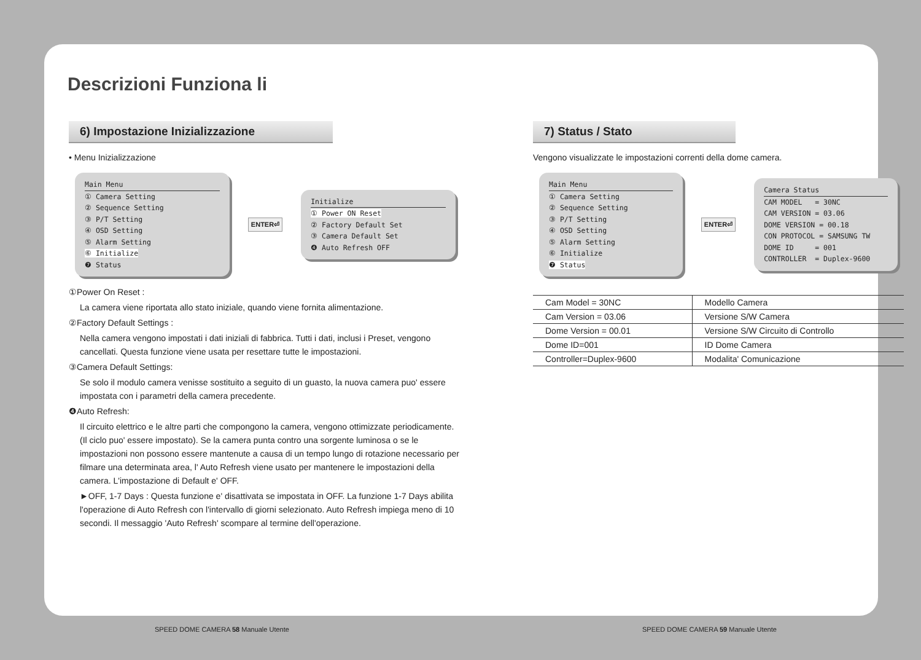Descrizioni Funziona li
6) Impostazione Inizializzazione
• Menu Inizializzazione
Main Menu
① Camera Setting
② Sequence Setting
③ P/T Setting
④ OSD Setting
⑤ Alarm Setting
⑥ Initialize
❼ Status
ENTER⏎
Initialize
① Power ON Reset
② Factory Default Set
③ Camera Default Set
❹ Auto Refresh OFF
①Power On Reset :
La camera viene riportata allo stato iniziale, quando viene fornita alimentazione.
②Factory Default Settings :
Nella camera vengono impostati i dati iniziali di fabbrica. Tutti i dati, inclusi i Preset, vengono cancellati. Questa funzione viene usata per resettare tutte le impostazioni.
③Camera Default Settings:
Se solo il modulo camera venisse sostituito a seguito di un guasto, la nuova camera puo' essere impostata con i parametri della camera precedente.
❹Auto Refresh:
Il circuito elettrico e le altre parti che compongono la camera, vengono ottimizzate periodicamente. (Il ciclo puo' essere impostato). Se la camera punta contro una sorgente luminosa o se le impostazioni non possono essere mantenute a causa di un tempo lungo di rotazione necessario per filmare una determinata area, l' Auto Refresh viene usato per mantenere le impostazioni della camera. L'impostazione di Default e' OFF.
►OFF, 1-7 Days : Questa funzione e' disattivata se impostata in OFF. La funzione 1-7 Days abilita l'operazione di Auto Refresh con l'intervallo di giorni selezionato. Auto Refresh impiega meno di 10 secondi. Il messaggio 'Auto Refresh' scompare al termine dell'operazione.
7) Status / Stato
Vengono visualizzate le impostazioni correnti della dome camera.
Main Menu
① Camera Setting
② Sequence Setting
③ P/T Setting
④ OSD Setting
⑤ Alarm Setting
⑥ Initialize
❼ Status
ENTER⏎
Camera Status
CAM MODEL = 30NC
CAM VERSION = 03.06
DOME VERSION = 00.18
CON PROTOCOL = SAMSUNG TW
DOME ID = 001
CONTROLLER = Duplex-9600
| Cam Model = 30NC | Modello Camera |
| Cam Version = 03.06 | Versione S/W Camera |
| Dome Version = 00.01 | Versione S/W Circuito di Controllo |
| Dome ID=001 | ID Dome Camera |
| Controller=Duplex-9600 | Modalita' Comunicazione |
SPEED DOME CAMERA 58 Manuale Utente
SPEED DOME CAMERA 59 Manuale Utente